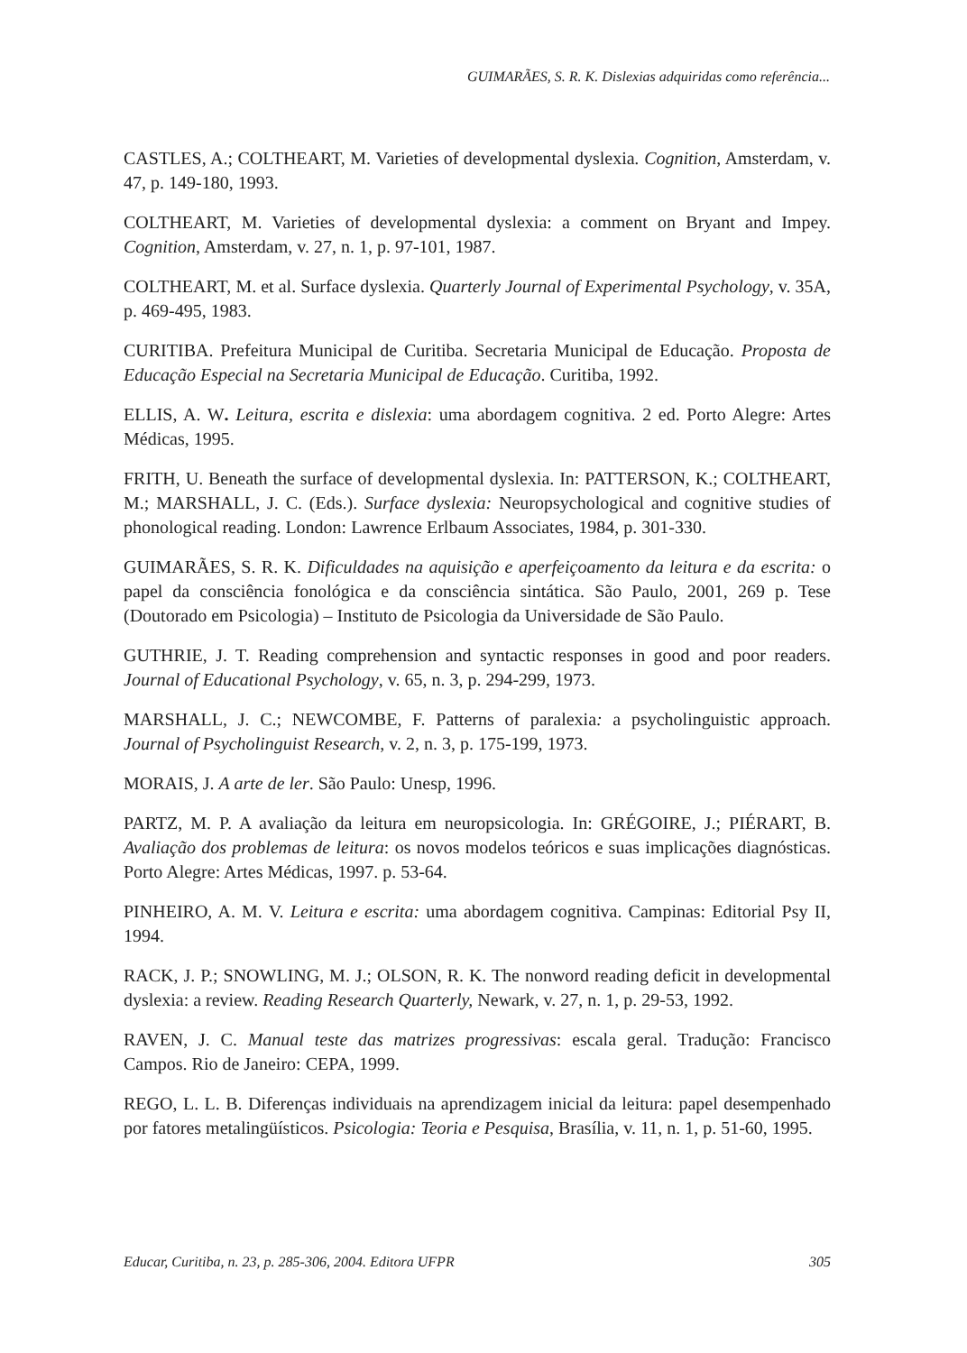GUIMARÃES, S. R. K. Dislexias adquiridas como referência...
CASTLES, A.; COLTHEART, M. Varieties of developmental dyslexia. Cognition, Amsterdam, v. 47, p. 149-180, 1993.
COLTHEART, M. Varieties of developmental dyslexia: a comment on Bryant and Impey. Cognition, Amsterdam, v. 27, n. 1, p. 97-101, 1987.
COLTHEART, M. et al. Surface dyslexia. Quarterly Journal of Experimental Psychology, v. 35A, p. 469-495, 1983.
CURITIBA. Prefeitura Municipal de Curitiba. Secretaria Municipal de Educação. Proposta de Educação Especial na Secretaria Municipal de Educação. Curitiba, 1992.
ELLIS, A. W. Leitura, escrita e dislexia: uma abordagem cognitiva. 2 ed. Porto Alegre: Artes Médicas, 1995.
FRITH, U. Beneath the surface of developmental dyslexia. In: PATTERSON, K.; COLTHEART, M.; MARSHALL, J. C. (Eds.). Surface dyslexia: Neuropsychological and cognitive studies of phonological reading. London: Lawrence Erlbaum Associates, 1984, p. 301-330.
GUIMARÃES, S. R. K. Dificuldades na aquisição e aperfeiçoamento da leitura e da escrita: o papel da consciência fonológica e da consciência sintática. São Paulo, 2001, 269 p. Tese (Doutorado em Psicologia) – Instituto de Psicologia da Universidade de São Paulo.
GUTHRIE, J. T. Reading comprehension and syntactic responses in good and poor readers. Journal of Educational Psychology, v. 65, n. 3, p. 294-299, 1973.
MARSHALL, J. C.; NEWCOMBE, F. Patterns of paralexia: a psycholinguistic approach. Journal of Psycholinguist Research, v. 2, n. 3, p. 175-199, 1973.
MORAIS, J. A arte de ler. São Paulo: Unesp, 1996.
PARTZ, M. P. A avaliação da leitura em neuropsicologia. In: GRÉGOIRE, J.; PIÉRART, B. Avaliação dos problemas de leitura: os novos modelos teóricos e suas implicações diagnósticas. Porto Alegre: Artes Médicas, 1997. p. 53-64.
PINHEIRO, A. M. V. Leitura e escrita: uma abordagem cognitiva. Campinas: Editorial Psy II, 1994.
RACK, J. P.; SNOWLING, M. J.; OLSON, R. K. The nonword reading deficit in developmental dyslexia: a review. Reading Research Quarterly, Newark, v. 27, n. 1, p. 29-53, 1992.
RAVEN, J. C. Manual teste das matrizes progressivas: escala geral. Tradução: Francisco Campos. Rio de Janeiro: CEPA, 1999.
REGO, L. L. B. Diferenças individuais na aprendizagem inicial da leitura: papel desempenhado por fatores metalingüísticos. Psicologia: Teoria e Pesquisa, Brasília, v. 11, n. 1, p. 51-60, 1995.
Educar, Curitiba, n. 23, p. 285-306, 2004. Editora UFPR 305